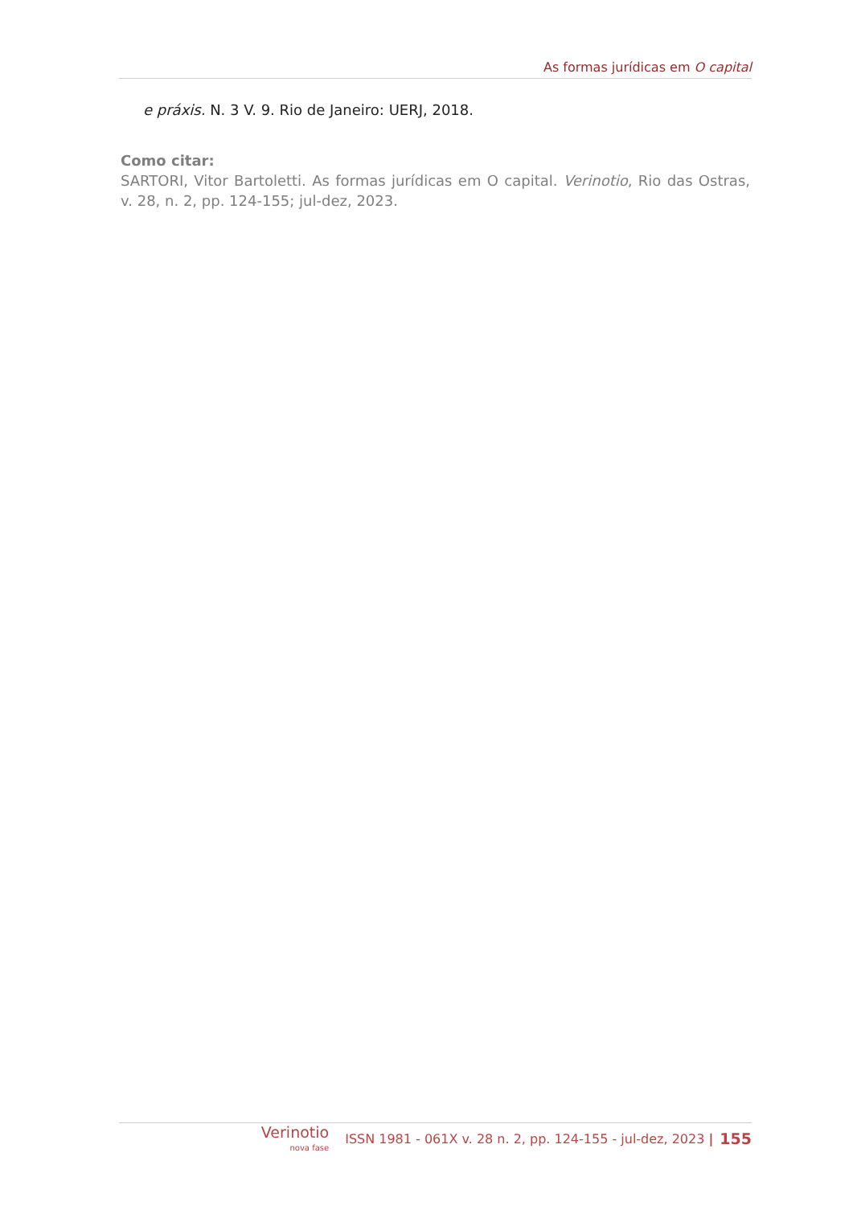As formas jurídicas em O capital
e práxis. N. 3 V. 9. Rio de Janeiro: UERJ, 2018.
Como citar:
SARTORI, Vitor Bartoletti. As formas jurídicas em O capital. Verinotio, Rio das Ostras, v. 28, n. 2, pp. 124-155; jul-dez, 2023.
Verinotio
nova fase
ISSN 1981 - 061X v. 28 n. 2, pp. 124-155 - jul-dez, 2023 |
155